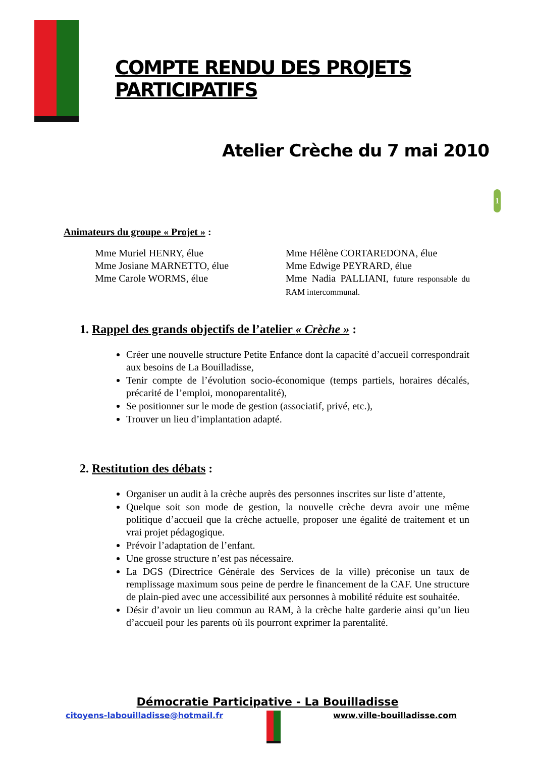1
COMPTE RENDU DES PROJETS PARTICIPATIFS
Atelier Crèche du 7 mai 2010
Animateurs du groupe « Projet » :
Mme Muriel HENRY, élue
Mme Josiane MARNETTO, élue
Mme Carole WORMS, élue
Mme Hélène CORTAREDONA, élue
Mme Edwige PEYRARD, élue
Mme Nadia PALLIANI, future responsable du RAM intercommunal.
1. Rappel des grands objectifs de l’atelier « Crèche » :
Créer une nouvelle structure Petite Enfance dont la capacité d’accueil correspondrait aux besoins de La Bouilladisse,
Tenir compte de l’évolution socio-économique (temps partiels, horaires décalés, précarité de l’emploi, monoparentalité),
Se positionner sur le mode de gestion (associatif, privé, etc.),
Trouver un lieu d’implantation adapté.
2. Restitution des débats :
Organiser un audit à la crèche auprès des personnes inscrites sur liste d’attente,
Quelque soit son mode de gestion, la nouvelle crèche devra avoir une même politique d’accueil que la crèche actuelle, proposer une égalité de traitement et un vrai projet pédagogique.
Prévoir l’adaptation de l’enfant.
Une grosse structure n’est pas nécessaire.
La DGS (Directrice Générale des Services de la ville) préconise un taux de remplissage maximum sous peine de perdre le financement de la CAF. Une structure de plain-pied avec une accessibilité aux personnes à mobilité réduite est souhaitée.
Désir d’avoir un lieu commun au RAM, à la crèche halte garderie ainsi qu’un lieu d’accueil pour les parents où ils pourront exprimer la parentalité.
Démocratie Participative - La Bouilladisse
citoyens-labouilladisse@hotmail.fr www.ville-bouilladisse.com